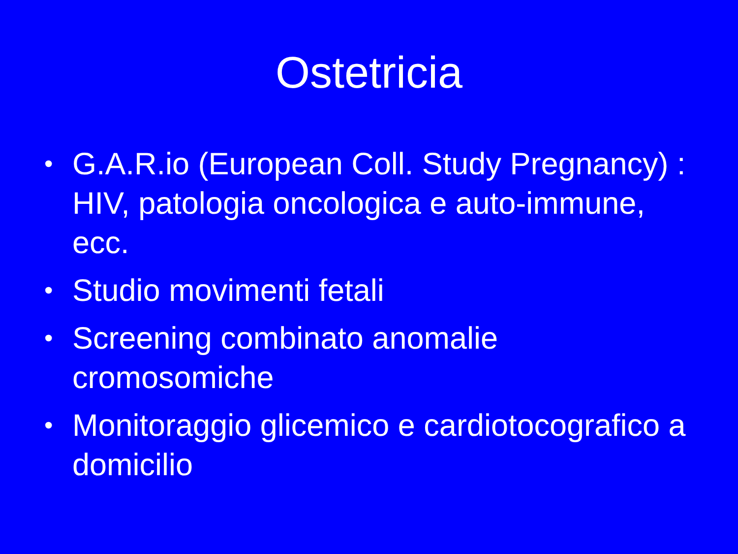Ostetricia
• G.A.R.io (European Coll. Study Pregnancy) : HIV, patologia oncologica e auto-immune, ecc.
• Studio movimenti fetali
• Screening combinato anomalie cromosomiche
• Monitoraggio glicemico e cardiotocografico a domicilio